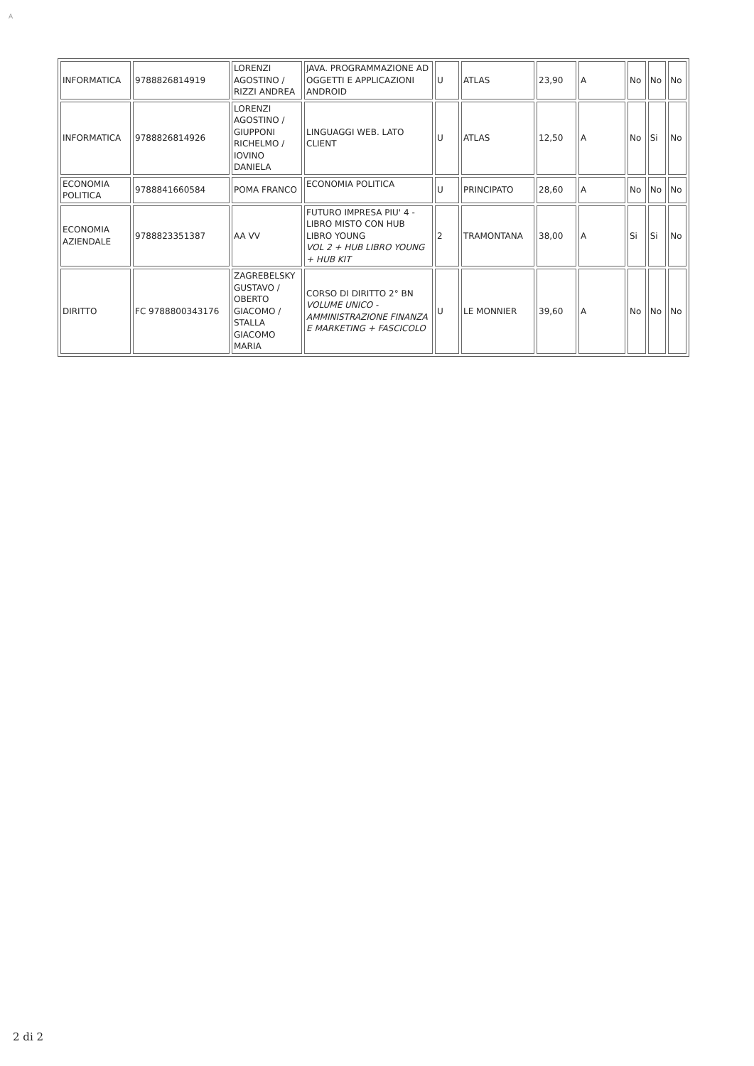A
| INFORMATICA | 9788826814919 | LORENZI AGOSTINO / RIZZI ANDREA | JAVA. PROGRAMMAZIONE AD OGGETTI E APPLICAZIONI ANDROID | U | ATLAS | 23,90 | A | No | No | No |
| INFORMATICA | 9788826814926 | LORENZI AGOSTINO / GIUPPONI RICHELMO / IOVINO DANIELA | LINGUAGGI WEB. LATO CLIENT | U | ATLAS | 12,50 | A | No | Si | No |
| ECONOMIA POLITICA | 9788841660584 | POMA FRANCO | ECONOMIA POLITICA | U | PRINCIPATO | 28,60 | A | No | No | No |
| ECONOMIA AZIENDALE | 9788823351387 | AA VV | FUTURO IMPRESA PIU' 4 - LIBRO MISTO CON HUB LIBRO YOUNG VOL 2 + HUB LIBRO YOUNG + HUB KIT | 2 | TRAMONTANA | 38,00 | A | Si | Si | No |
| DIRITTO | FC 9788800343176 | ZAGREBELSKY GUSTAVO / OBERTO GIACOMO / STALLA GIACOMO MARIA | CORSO DI DIRITTO 2° BN VOLUME UNICO - AMMINISTRAZIONE FINANZA E MARKETING + FASCICOLO | U | LE MONNIER | 39,60 | A | No | No | No |
2 di 2